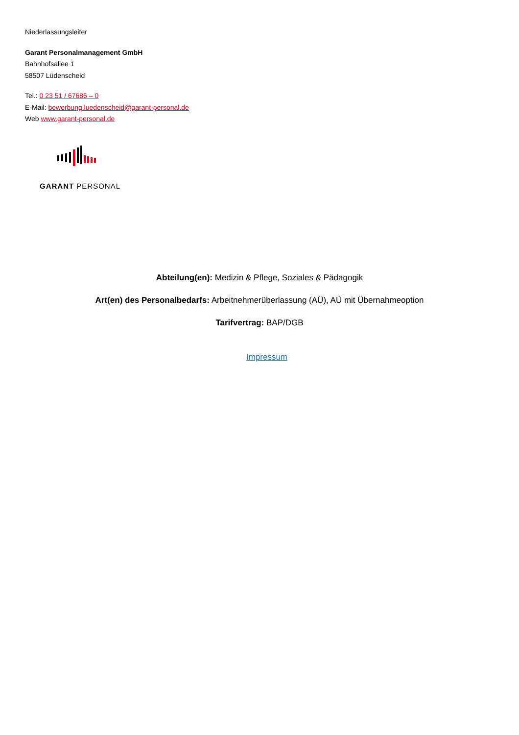Niederlassungsleiter
Garant Personalmanagement GmbH
Bahnhofsallee 1
58507 Lüdenscheid
Tel.: 0 23 51 / 67686 – 0
E-Mail: bewerbung.luedenscheid@garant-personal.de
Web www.garant-personal.de
GARANT PERSONAL
Abteilung(en): Medizin & Pflege, Soziales & Pädagogik
Art(en) des Personalbedarfs: Arbeitnehmerüberlassung (AÜ), AÜ mit Übernahmeoption
Tarifvertrag: BAP/DGB
Impressum